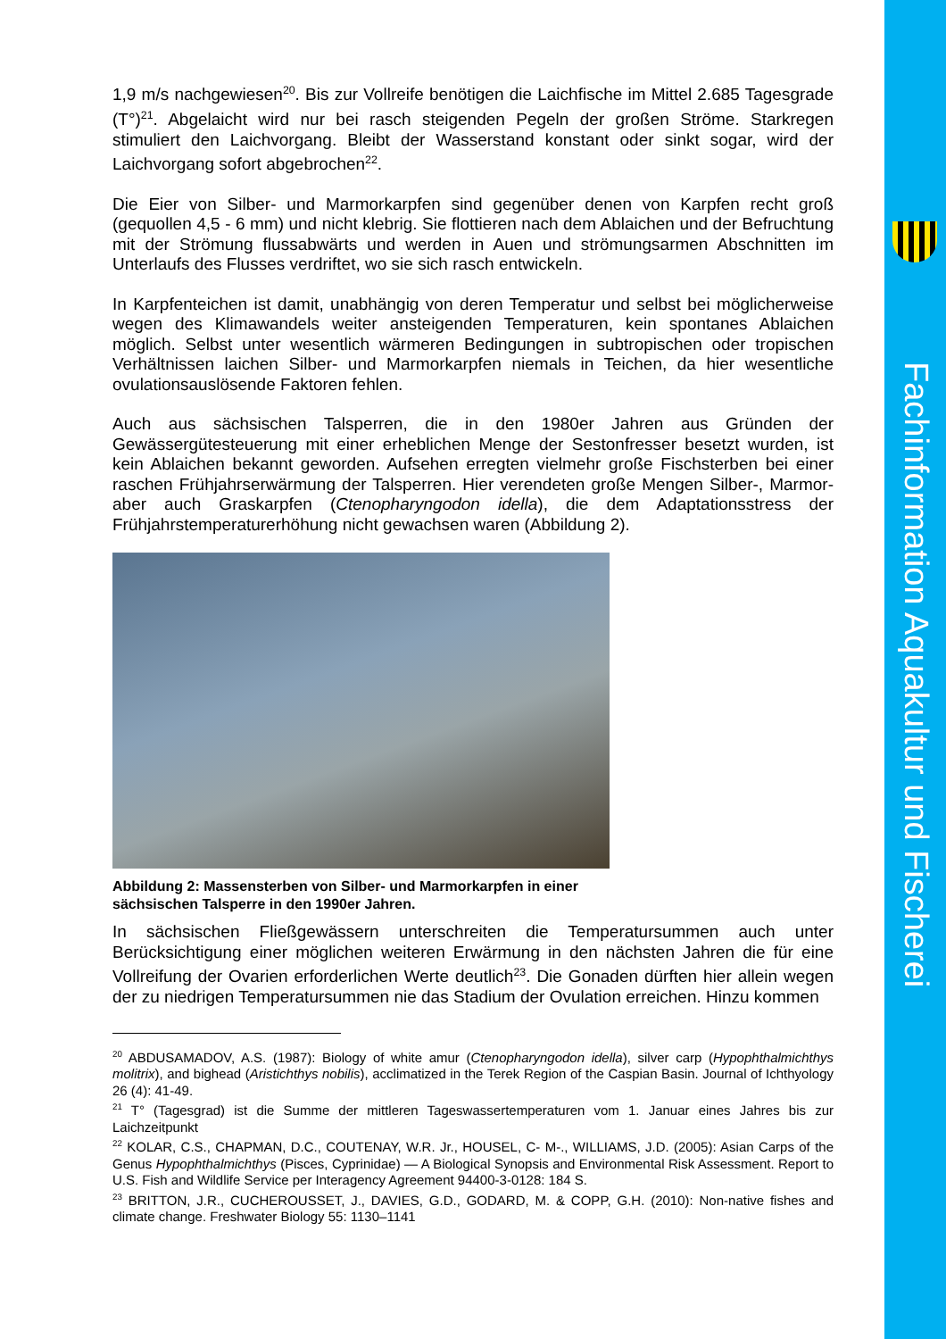1,9 m/s nachgewiesen<sup>20</sup>. Bis zur Vollreife benötigen die Laichfische im Mittel 2.685 Tagesgrade (T°)<sup>21</sup>. Abgelaicht wird nur bei rasch steigenden Pegeln der großen Ströme. Starkregen stimuliert den Laichvorgang. Bleibt der Wasserstand konstant oder sinkt sogar, wird der Laichvorgang sofort abgebrochen<sup>22</sup>.
Die Eier von Silber- und Marmorkarpfen sind gegenüber denen von Karpfen recht groß (gequollen 4,5 - 6 mm) und nicht klebrig. Sie flottieren nach dem Ablaichen und der Befruchtung mit der Strömung flussabwärts und werden in Auen und strömungsarmen Abschnitten im Unterlaufs des Flusses verdriftet, wo sie sich rasch entwickeln.
In Karpfenteichen ist damit, unabhängig von deren Temperatur und selbst bei möglicherweise wegen des Klimawandels weiter ansteigenden Temperaturen, kein spontanes Ablaichen möglich. Selbst unter wesentlich wärmeren Bedingungen in subtropischen oder tropischen Verhältnissen laichen Silber- und Marmorkarpfen niemals in Teichen, da hier wesentliche ovulationsauslösende Faktoren fehlen.
Auch aus sächsischen Talsperren, die in den 1980er Jahren aus Gründen der Gewässergütesteuerung mit einer erheblichen Menge der Sestonfresser besetzt wurden, ist kein Ablaichen bekannt geworden. Aufsehen erregten vielmehr große Fischsterben bei einer raschen Frühjahrserwärmung der Talsperren. Hier verendeten große Mengen Silber-, Marmor- aber auch Graskarpfen (Ctenopharyngodon idella), die dem Adaptationsstress der Frühjahrstemperaturerhöhung nicht gewachsen waren (Abbildung 2).
Abbildung 2: Massensterben von Silber- und Marmorkarpfen in einer sächsischen Talsperre in den 1990er Jahren.
In sächsischen Fließgewässern unterschreiten die Temperatursummen auch unter Berücksichtigung einer möglichen weiteren Erwärmung in den nächsten Jahren die für eine Vollreifung der Ovarien erforderlichen Werte deutlich<sup>23</sup>. Die Gonaden dürften hier allein wegen der zu niedrigen Temperatursummen nie das Stadium der Ovulation erreichen. Hinzu kommen
<sup>20</sup> ABDUSAMADOV, A.S. (1987): Biology of white amur (Ctenopharyngodon idella), silver carp (Hypophthalmichthys molitrix), and bighead (Aristichthys nobilis), acclimatized in the Terek Region of the Caspian Basin. Journal of Ichthyology 26 (4): 41-49.
<sup>21</sup> T° (Tagesgrad) ist die Summe der mittleren Tageswassertemperaturen vom 1. Januar eines Jahres bis zur Laichzeitpunkt
<sup>22</sup> KOLAR, C.S., CHAPMAN, D.C., COUTENAY, W.R. Jr., HOUSEL, C- M-., WILLIAMS, J.D. (2005): Asian Carps of the Genus Hypophthalmichthys (Pisces, Cyprinidae) — A Biological Synopsis and Environmental Risk Assessment. Report to U.S. Fish and Wildlife Service per Interagency Agreement 94400-3-0128: 184 S.
<sup>23</sup> BRITTON, J.R., CUCHEROUSSET, J., DAVIES, G.D., GODARD, M. & COPP, G.H. (2010): Non-native fishes and climate change. Freshwater Biology 55: 1130–1141
Fachinformation Aquakultur und Fischerei